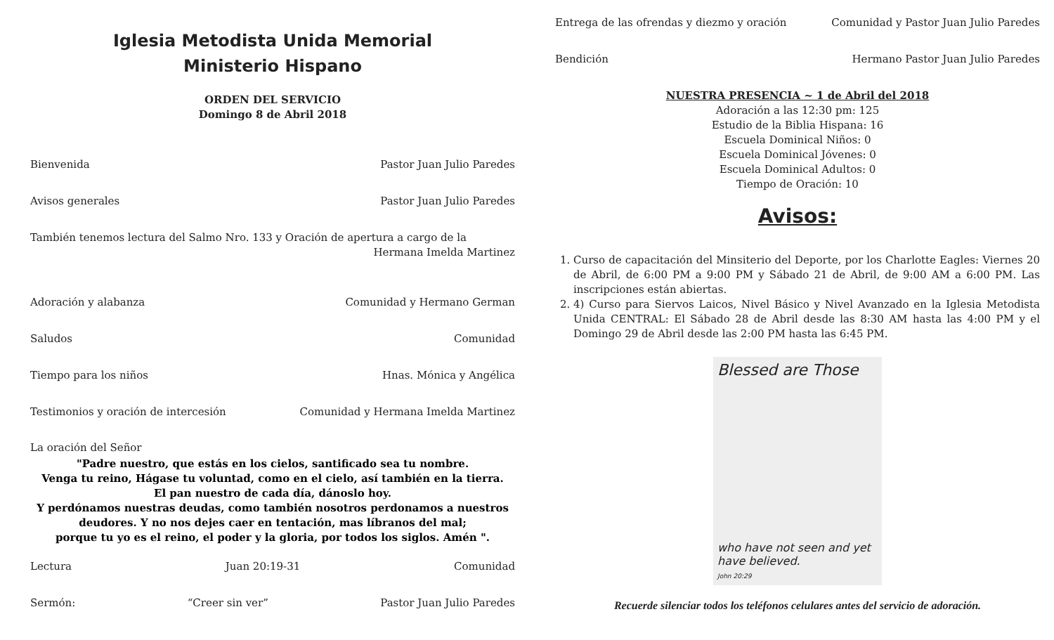Iglesia Metodista Unida Memorial
Ministerio Hispano
ORDEN DEL SERVICIO
Domingo 8 de Abril 2018
Bienvenida Pastor Juan Julio Paredes
Avisos generales Pastor Juan Julio Paredes
También tenemos lectura del Salmo Nro. 133 y Oración de apertura a cargo de la
Hermana Imelda Martinez
Adoración y alabanza Comunidad y Hermano German
Saludos Comunidad
Tiempo para los niños Hnas. Mónica y Angélica
Testimonios y oración de intercesión Comunidad y Hermana Imelda Martinez
La oración del Señor
"Padre nuestro, que estás en los cielos, santificado sea tu nombre.
Venga tu reino, Hágase tu voluntad, como en el cielo, así también en la tierra.
El pan nuestro de cada día, dánoslo hoy.
Y perdónamos nuestras deudas, como también nosotros perdonamos a nuestros deudores. Y no nos dejes caer en tentación, mas líbranos del mal;
porque tu yo es el reino, el poder y la gloria, por todos los siglos. Amén ".
Lectura Juan 20:19-31 Comunidad
Sermón: “Creer sin ver” Pastor Juan Julio Paredes
Entrega de las ofrendas y diezmo y oración Comunidad y Pastor Juan Julio Paredes
Bendición Hermano Pastor Juan Julio Paredes
NUESTRA PRESENCIA ~ 1 de Abril del 2018
Adoración a las 12:30 pm: 125
Estudio de la Biblia Hispana: 16
Escuela Dominical Niños: 0
Escuela Dominical Jóvenes: 0
Escuela Dominical Adultos: 0
Tiempo de Oración: 10
Avisos:
1. Curso de capacitación del Minsiterio del Deporte, por los Charlotte Eagles: Viernes 20 de Abril, de 6:00 PM a 9:00 PM y Sábado 21 de Abril, de 9:00 AM a 6:00 PM. Las inscripciones están abiertas.
2. 4) Curso para Siervos Laicos, Nivel Básico y Nivel Avanzado en la Iglesia Metodista Unida CENTRAL: El Sábado 28 de Abril desde las 8:30 AM hasta las 4:00 PM y el Domingo 29 de Abril desde las 2:00 PM hasta las 6:45 PM.
Blessed are Those
who have not seen and yet have believed.
John 20:29
Recuerde silenciar todos los teléfonos celulares antes del servicio de adoración.